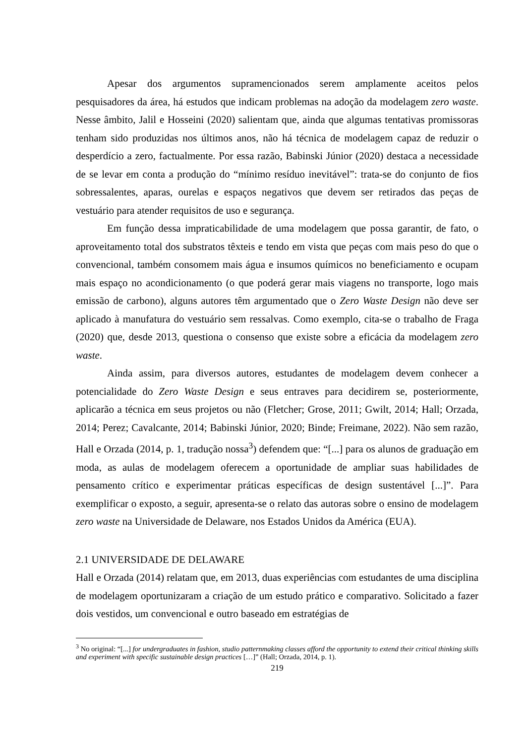Apesar dos argumentos supramencionados serem amplamente aceitos pelos pesquisadores da área, há estudos que indicam problemas na adoção da modelagem zero waste. Nesse âmbito, Jalil e Hosseini (2020) salientam que, ainda que algumas tentativas promissoras tenham sido produzidas nos últimos anos, não há técnica de modelagem capaz de reduzir o desperdício a zero, factualmente. Por essa razão, Babinski Júnior (2020) destaca a necessidade de se levar em conta a produção do “mínimo resíduo inevitável”: trata-se do conjunto de fios sobressalentes, aparas, ourelas e espaços negativos que devem ser retirados das peças de vestuário para atender requisitos de uso e segurança.
Em função dessa impraticabilidade de uma modelagem que possa garantir, de fato, o aproveitamento total dos substratos têxteis e tendo em vista que peças com mais peso do que o convencional, também consomem mais água e insumos químicos no beneficiamento e ocupam mais espaço no acondicionamento (o que poderá gerar mais viagens no transporte, logo mais emissão de carbono), alguns autores têm argumentado que o Zero Waste Design não deve ser aplicado à manufatura do vestuário sem ressalvas. Como exemplo, cita-se o trabalho de Fraga (2020) que, desde 2013, questiona o consenso que existe sobre a eficácia da modelagem zero waste.
Ainda assim, para diversos autores, estudantes de modelagem devem conhecer a potencialidade do Zero Waste Design e seus entraves para decidirem se, posteriormente, aplicarão a técnica em seus projetos ou não (Fletcher; Grose, 2011; Gwilt, 2014; Hall; Orzada, 2014; Perez; Cavalcante, 2014; Babinski Júnior, 2020; Binde; Freimane, 2022). Não sem razão, Hall e Orzada (2014, p. 1, tradução nossa<sup>3</sup>) defendem que: “[...] para os alunos de graduação em moda, as aulas de modelagem oferecem a oportunidade de ampliar suas habilidades de pensamento crítico e experimentar práticas específicas de design sustentável [...]”. Para exemplificar o exposto, a seguir, apresenta-se o relato das autoras sobre o ensino de modelagem zero waste na Universidade de Delaware, nos Estados Unidos da América (EUA).
2.1 UNIVERSIDADE DE DELAWARE
Hall e Orzada (2014) relatam que, em 2013, duas experiências com estudantes de uma disciplina de modelagem oportunizaram a criação de um estudo prático e comparativo. Solicitado a fazer dois vestidos, um convencional e outro baseado em estratégias de
<sup>3</sup> No original: “[...] for undergraduates in fashion, studio patternmaking classes afford the opportunity to extend their critical thinking skills and experiment with specific sustainable design practices […]” (Hall; Orzada, 2014, p. 1).
219